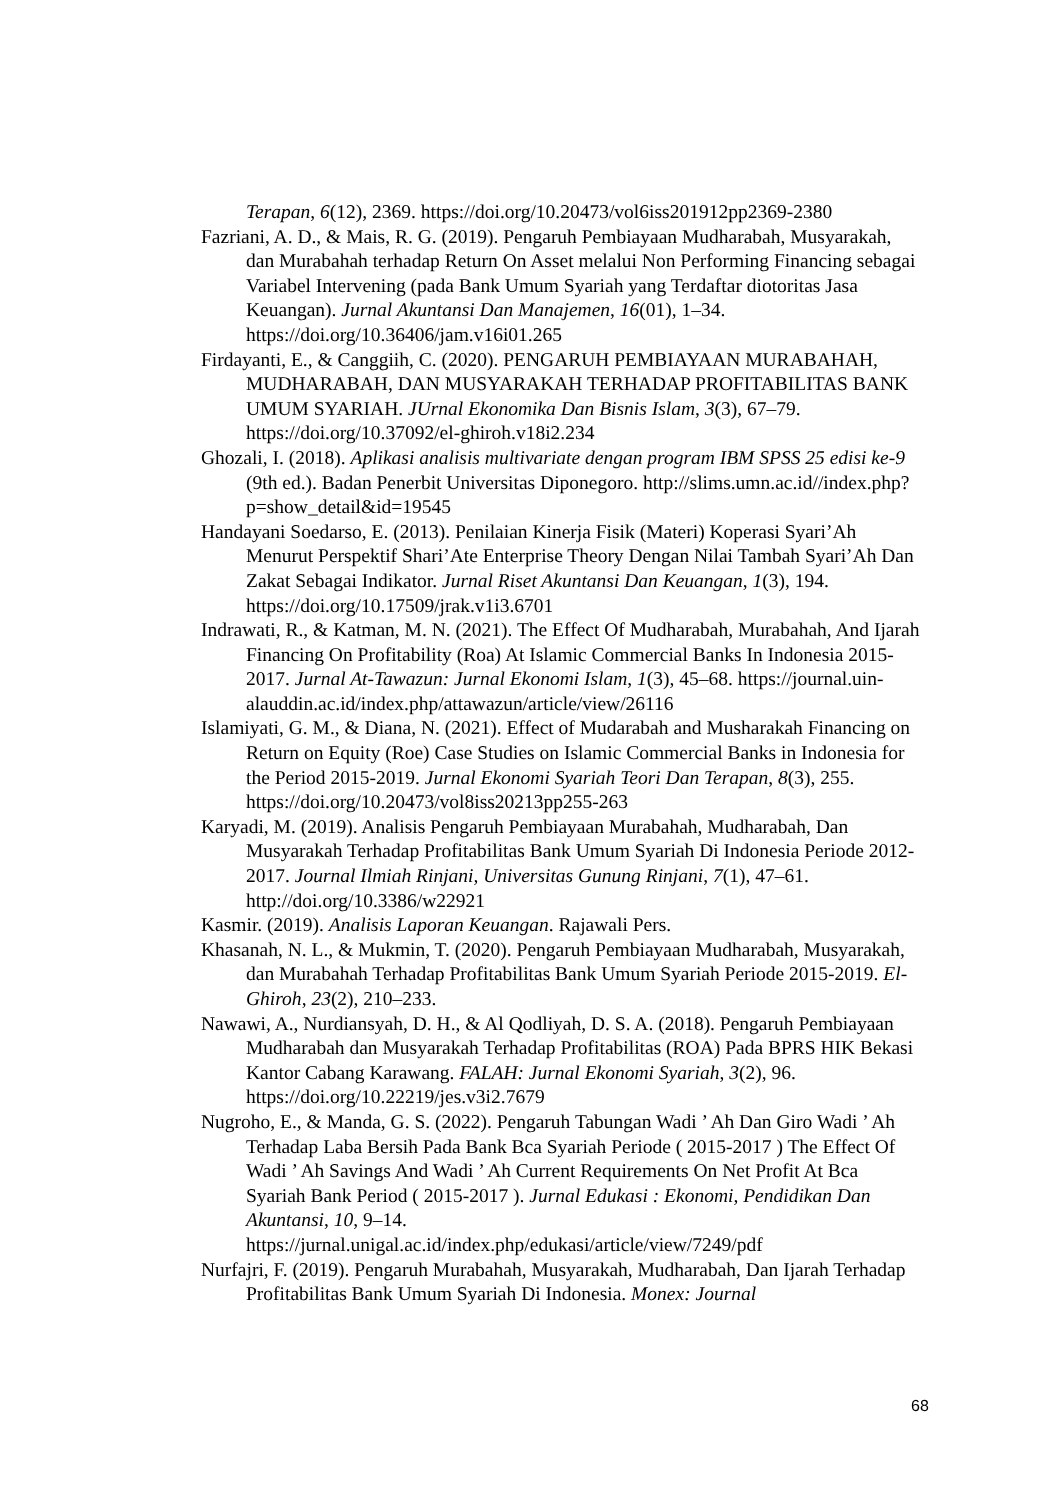Terapan, 6(12), 2369. https://doi.org/10.20473/vol6iss201912pp2369-2380
Fazriani, A. D., & Mais, R. G. (2019). Pengaruh Pembiayaan Mudharabah, Musyarakah, dan Murabahah terhadap Return On Asset melalui Non Performing Financing sebagai Variabel Intervening (pada Bank Umum Syariah yang Terdaftar diotoritas Jasa Keuangan). Jurnal Akuntansi Dan Manajemen, 16(01), 1–34. https://doi.org/10.36406/jam.v16i01.265
Firdayanti, E., & Canggiih, C. (2020). PENGARUH PEMBIAYAAN MURABAHAH, MUDHARABAH, DAN MUSYARAKAH TERHADAP PROFITABILITAS BANK UMUM SYARIAH. JUrnal Ekonomika Dan Bisnis Islam, 3(3), 67–79. https://doi.org/10.37092/el-ghiroh.v18i2.234
Ghozali, I. (2018). Aplikasi analisis multivariate dengan program IBM SPSS 25 edisi ke-9 (9th ed.). Badan Penerbit Universitas Diponegoro. http://slims.umn.ac.id//index.php?p=show_detail&id=19545
Handayani Soedarso, E. (2013). Penilaian Kinerja Fisik (Materi) Koperasi Syari’Ah Menurut Perspektif Shari’Ate Enterprise Theory Dengan Nilai Tambah Syari’Ah Dan Zakat Sebagai Indikator. Jurnal Riset Akuntansi Dan Keuangan, 1(3), 194. https://doi.org/10.17509/jrak.v1i3.6701
Indrawati, R., & Katman, M. N. (2021). The Effect Of Mudharabah, Murabahah, And Ijarah Financing On Profitability (Roa) At Islamic Commercial Banks In Indonesia 2015-2017. Jurnal At-Tawazun: Jurnal Ekonomi Islam, 1(3), 45–68. https://journal.uin-
alauddin.ac.id/index.php/attawazun/article/view/26116
Islamiyati, G. M., & Diana, N. (2021). Effect of Mudarabah and Musharakah Financing on Return on Equity (Roe) Case Studies on Islamic Commercial Banks in Indonesia for the Period 2015-2019. Jurnal Ekonomi Syariah Teori Dan Terapan, 8(3), 255. https://doi.org/10.20473/vol8iss20213pp255-263
Karyadi, M. (2019). Analisis Pengaruh Pembiayaan Murabahah, Mudharabah, Dan Musyarakah Terhadap Profitabilitas Bank Umum Syariah Di Indonesia Periode 2012-2017. Journal Ilmiah Rinjani, Universitas Gunung Rinjani, 7(1), 47–61. http://doi.org/10.3386/w22921
Kasmir. (2019). Analisis Laporan Keuangan. Rajawali Pers.
Khasanah, N. L., & Mukmin, T. (2020). Pengaruh Pembiayaan Mudharabah, Musyarakah, dan Murabahah Terhadap Profitabilitas Bank Umum Syariah Periode 2015-2019. El-Ghiroh, 23(2), 210–233.
Nawawi, A., Nurdiansyah, D. H., & Al Qodliyah, D. S. A. (2018). Pengaruh Pembiayaan Mudharabah dan Musyarakah Terhadap Profitabilitas (ROA) Pada BPRS HIK Bekasi Kantor Cabang Karawang. FALAH: Jurnal Ekonomi Syariah, 3(2), 96. https://doi.org/10.22219/jes.v3i2.7679
Nugroho, E., & Manda, G. S. (2022). Pengaruh Tabungan Wadi ’ Ah Dan Giro Wadi ’ Ah Terhadap Laba Bersih Pada Bank Bca Syariah Periode ( 2015-2017 ) The Effect Of Wadi ’ Ah Savings And Wadi ’ Ah Current Requirements On Net Profit At Bca Syariah Bank Period ( 2015-2017 ). Jurnal Edukasi : Ekonomi, Pendidikan Dan Akuntansi, 10, 9–14. https://jurnal.unigal.ac.id/index.php/edukasi/article/view/7249/pdf
Nurfajri, F. (2019). Pengaruh Murabahah, Musyarakah, Mudharabah, Dan Ijarah Terhadap Profitabilitas Bank Umum Syariah Di Indonesia. Monex: Journal
68